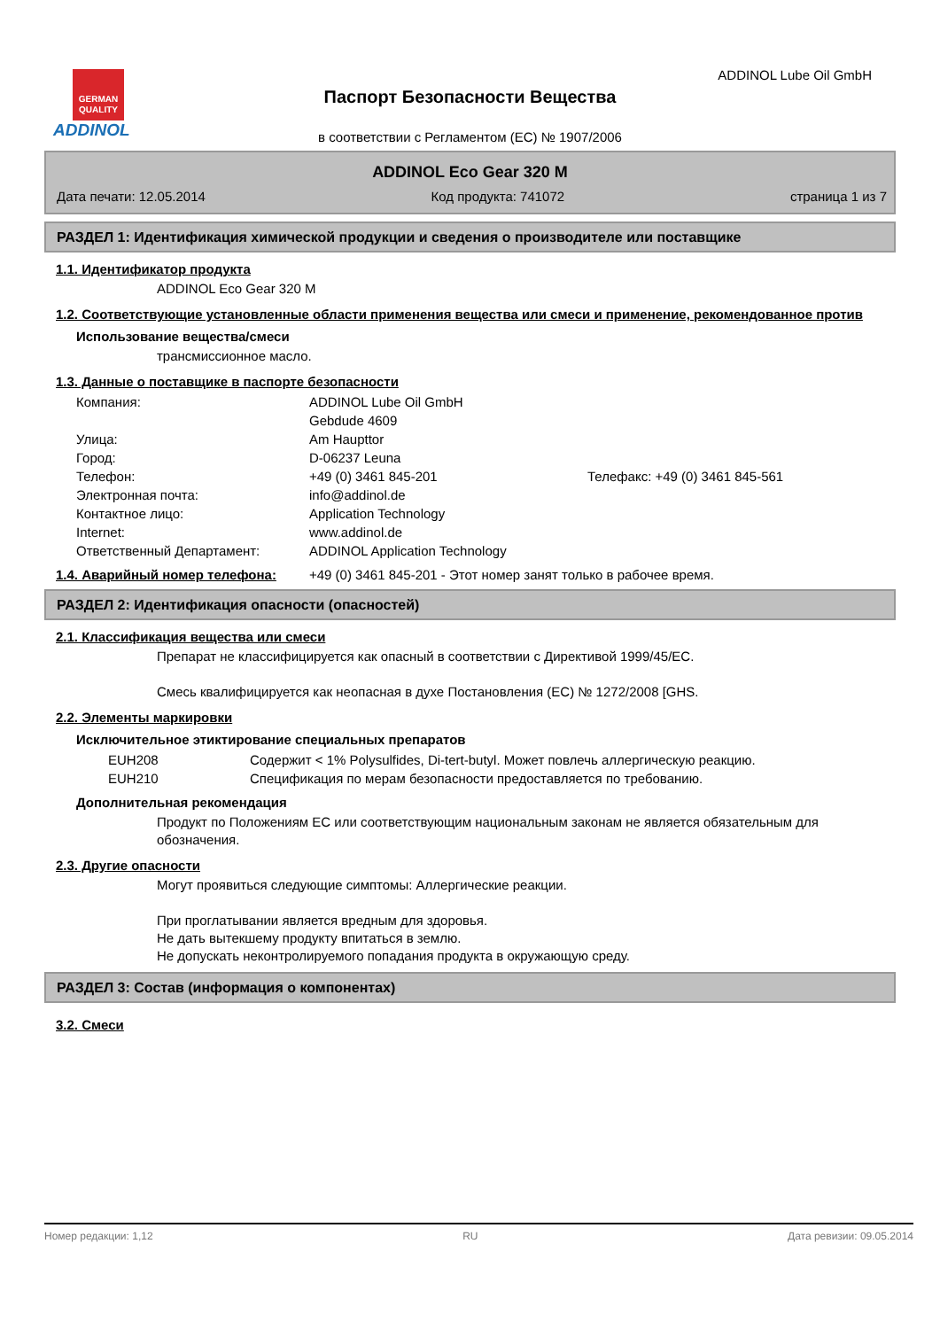GERMAN QUALITY
ADDINOL
ADDINOL Lube Oil GmbH
Паспорт Безопасности Вещества
в соответствии с Регламентом (ЕС) № 1907/2006
ADDINOL Eco Gear 320 M
Дата печати: 12.05.2014 Код продукта: 741072 страница 1 из 7
РАЗДЕЛ 1: Идентификация химической продукции и сведения о производителе или поставщике
1.1. Идентификатор продукта
ADDINOL Eco Gear 320 M
1.2. Соответствующие установленные области применения вещества или смеси и применение, рекомендованное против
Использование вещества/смеси
трансмиссионное масло.
1.3. Данные о поставщике в паспорте безопасности
| Компания: | ADDINOL Lube Oil GmbH | |
| | Gebdude 4609 | |
| Улица: | Am Haupttor | |
| Город: | D-06237 Leuna | |
| Телефон: | +49 (0) 3461 845-201 | Телефакс: +49 (0) 3461 845-561 |
| Электронная почта: | info@addinol.de | |
| Контактное лицо: | Application Technology | |
| Internet: | www.addinol.de | |
| Ответственный Департамент: | ADDINOL Application Technology | |
1.4. Аварийный номер телефона: +49 (0) 3461 845-201 - Этот номер занят только в рабочее время.
РАЗДЕЛ 2: Идентификация опасности (опасностей)
2.1. Классификация вещества или смеси
Препарат не классифицируется как опасный в соответствии с Директивой 1999/45/ЕС.
Смесь квалифицируется как неопасная в духе Постановления (ЕС) № 1272/2008 [GHS.
2.2. Элементы маркировки
Исключительное этиктирование специальных препаратов
| EUH208 | Содержит < 1% Polysulfides, Di-tert-butyl. Может повлечь аллергическую реакцию. |
| EUH210 | Спецификация по мерам безопасности предоставляется по требованию. |
Дополнительная рекомендация
Продукт по Положениям ЕС или соответствующим национальным законам не является обязательным для обозначения.
2.3. Другие опасности
Могут проявиться следующие симптомы: Аллергические реакции.
При проглатывании является вредным для здоровья.
Не дать вытекшему продукту впитаться в землю.
Не допускать неконтролируемого попадания продукта в окружающую среду.
РАЗДЕЛ 3: Состав (информация о компонентах)
3.2. Смеси
Номер редакции: 1,12 RU Дата ревизии: 09.05.2014